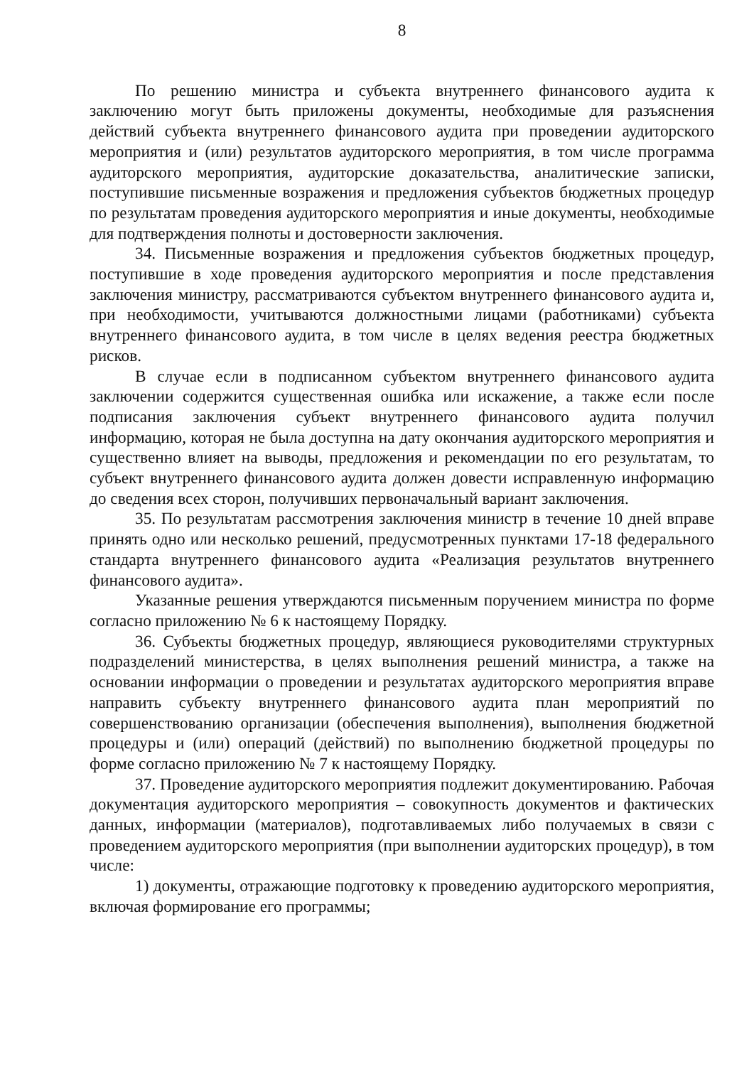8
По решению министра и субъекта внутреннего финансового аудита к заключению могут быть приложены документы, необходимые для разъяснения действий субъекта внутреннего финансового аудита при проведении аудиторского мероприятия и (или) результатов аудиторского мероприятия, в том числе программа аудиторского мероприятия, аудиторские доказательства, аналитические записки, поступившие письменные возражения и предложения субъектов бюджетных процедур по результатам проведения аудиторского мероприятия и иные документы, необходимые для подтверждения полноты и достоверности заключения.
34. Письменные возражения и предложения субъектов бюджетных процедур, поступившие в ходе проведения аудиторского мероприятия и после представления заключения министру, рассматриваются субъектом внутреннего финансового аудита и, при необходимости, учитываются должностными лицами (работниками) субъекта внутреннего финансового аудита, в том числе в целях ведения реестра бюджетных рисков.
В случае если в подписанном субъектом внутреннего финансового аудита заключении содержится существенная ошибка или искажение, а также если после подписания заключения субъект внутреннего финансового аудита получил информацию, которая не была доступна на дату окончания аудиторского мероприятия и существенно влияет на выводы, предложения и рекомендации по его результатам, то субъект внутреннего финансового аудита должен довести исправленную информацию до сведения всех сторон, получивших первоначальный вариант заключения.
35. По результатам рассмотрения заключения министр в течение 10 дней вправе принять одно или несколько решений, предусмотренных пунктами 17-18 федерального стандарта внутреннего финансового аудита «Реализация результатов внутреннего финансового аудита».
Указанные решения утверждаются письменным поручением министра по форме согласно приложению № 6 к настоящему Порядку.
36. Субъекты бюджетных процедур, являющиеся руководителями структурных подразделений министерства, в целях выполнения решений министра, а также на основании информации о проведении и результатах аудиторского мероприятия вправе направить субъекту внутреннего финансового аудита план мероприятий по совершенствованию организации (обеспечения выполнения), выполнения бюджетной процедуры и (или) операций (действий) по выполнению бюджетной процедуры по форме согласно приложению № 7 к настоящему Порядку.
37. Проведение аудиторского мероприятия подлежит документированию. Рабочая документация аудиторского мероприятия – совокупность документов и фактических данных, информации (материалов), подготавливаемых либо получаемых в связи с проведением аудиторского мероприятия (при выполнении аудиторских процедур), в том числе:
1) документы, отражающие подготовку к проведению аудиторского мероприятия, включая формирование его программы;